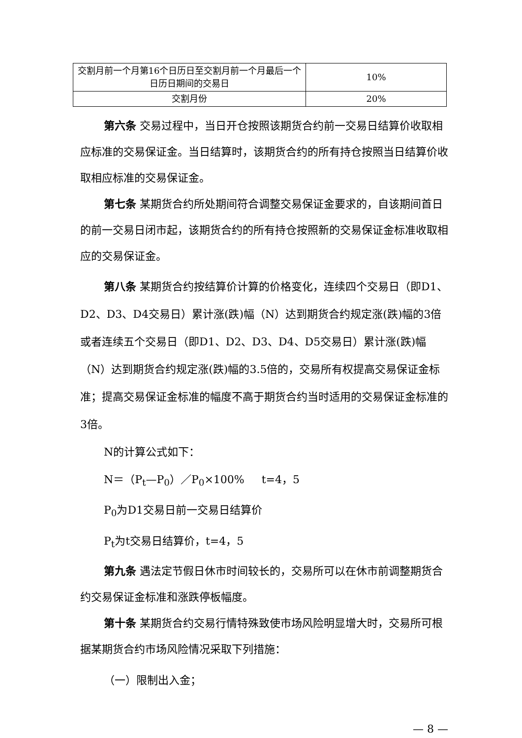| 交割月前一个月第16个日历日至交割月前一个月最后一个日历日期间的交易日 | 10% |
| 交割月份 | 20% |
第六条 交易过程中，当日开仓按照该期货合约前一交易日结算价收取相应标准的交易保证金。当日结算时，该期货合约的所有持仓按照当日结算价收取相应标准的交易保证金。
第七条 某期货合约所处期间符合调整交易保证金要求的，自该期间首日的前一交易日闭市起，该期货合约的所有持仓按照新的交易保证金标准收取相应的交易保证金。
第八条 某期货合约按结算价计算的价格变化，连续四个交易日（即D1、D2、D3、D4交易日）累计涨(跌)幅（N）达到期货合约规定涨(跌)幅的3倍或者连续五个交易日（即D1、D2、D3、D4、D5交易日）累计涨(跌)幅（N）达到期货合约规定涨(跌)幅的3.5倍的，交易所有权提高交易保证金标准；提高交易保证金标准的幅度不高于期货合约当时适用的交易保证金标准的3倍。
N的计算公式如下：
N＝（P<sub>t</sub>—P<sub>0</sub>）／P<sub>0</sub>×100% t=4，5
P<sub>0</sub>为D1交易日前一交易日结算价
P<sub>t</sub>为t交易日结算价，t=4，5
第九条 遇法定节假日休市时间较长的，交易所可以在休市前调整期货合约交易保证金标准和涨跌停板幅度。
第十条 某期货合约交易行情特殊致使市场风险明显增大时，交易所可根据某期货合约市场风险情况采取下列措施：
（一）限制出入金；
— 8 —